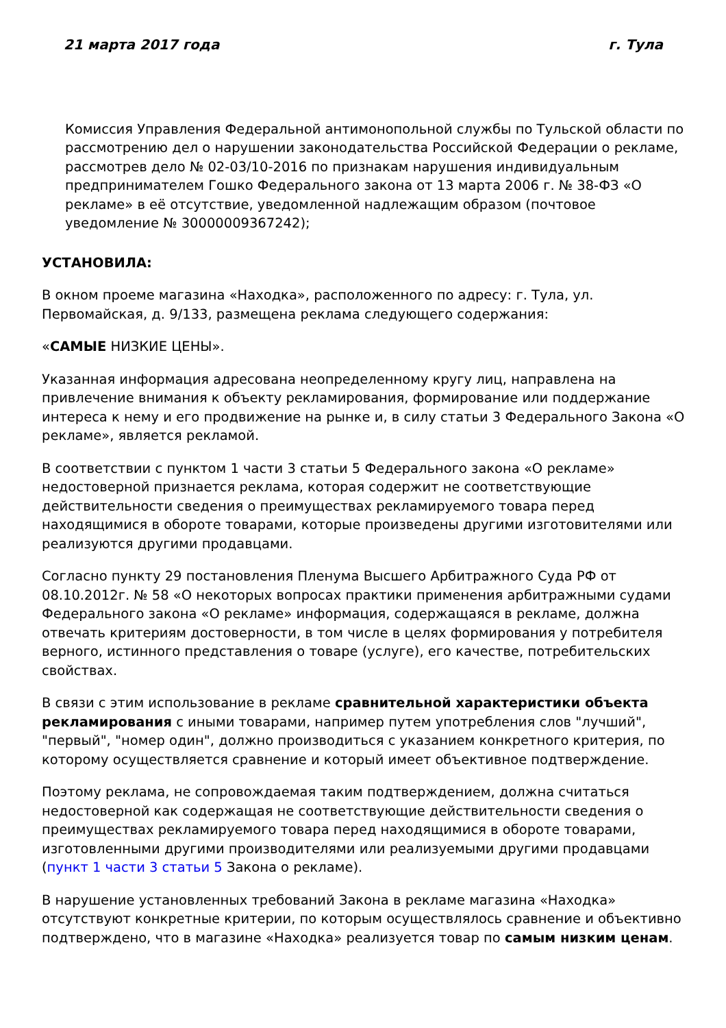21 марта 2017 года г. Тула
Комиссия Управления Федеральной антимонопольной службы по Тульской области по рассмотрению дел о нарушении законодательства Российской Федерации о рекламе, рассмотрев дело № 02-03/10-2016 по признакам нарушения индивидуальным предпринимателем Гошко Федерального закона от 13 марта 2006 г. № 38-ФЗ «О рекламе» в её отсутствие, уведомленной надлежащим образом (почтовое уведомление № 30000009367242);
УСТАНОВИЛА:
В окном проеме магазина «Находка», расположенного по адресу: г. Тула, ул. Первомайская, д. 9/133, размещена реклама следующего содержания:
«САМЫЕ НИЗКИЕ ЦЕНЫ».
Указанная информация адресована неопределенному кругу лиц, направлена на привлечение внимания к объекту рекламирования, формирование или поддержание интереса к нему и его продвижение на рынке и, в силу статьи 3 Федерального Закона «О рекламе», является рекламой.
В соответствии с пунктом 1 части 3 статьи 5 Федерального закона «О рекламе» недостоверной признается реклама, которая содержит не соответствующие действительности сведения о преимуществах рекламируемого товара перед находящимися в обороте товарами, которые произведены другими изготовителями или реализуются другими продавцами.
Согласно пункту 29 постановления Пленума Высшего Арбитражного Суда РФ от 08.10.2012г. № 58 «О некоторых вопросах практики применения арбитражными судами Федерального закона «О рекламе» информация, содержащаяся в рекламе, должна отвечать критериям достоверности, в том числе в целях формирования у потребителя верного, истинного представления о товаре (услуге), его качестве, потребительских свойствах.
В связи с этим использование в рекламе сравнительной характеристики объекта рекламирования с иными товарами, например путем употребления слов "лучший", "первый", "номер один", должно производиться с указанием конкретного критерия, по которому осуществляется сравнение и который имеет объективное подтверждение.
Поэтому реклама, не сопровождаемая таким подтверждением, должна считаться недостоверной как содержащая не соответствующие действительности сведения о преимуществах рекламируемого товара перед находящимися в обороте товарами, изготовленными другими производителями или реализуемыми другими продавцами (пункт 1 части 3 статьи 5 Закона о рекламе).
В нарушение установленных требований Закона в рекламе магазина «Находка» отсутствуют конкретные критерии, по которым осуществлялось сравнение и объективно подтверждено, что в магазине «Находка» реализуется товар по самым низким ценам.